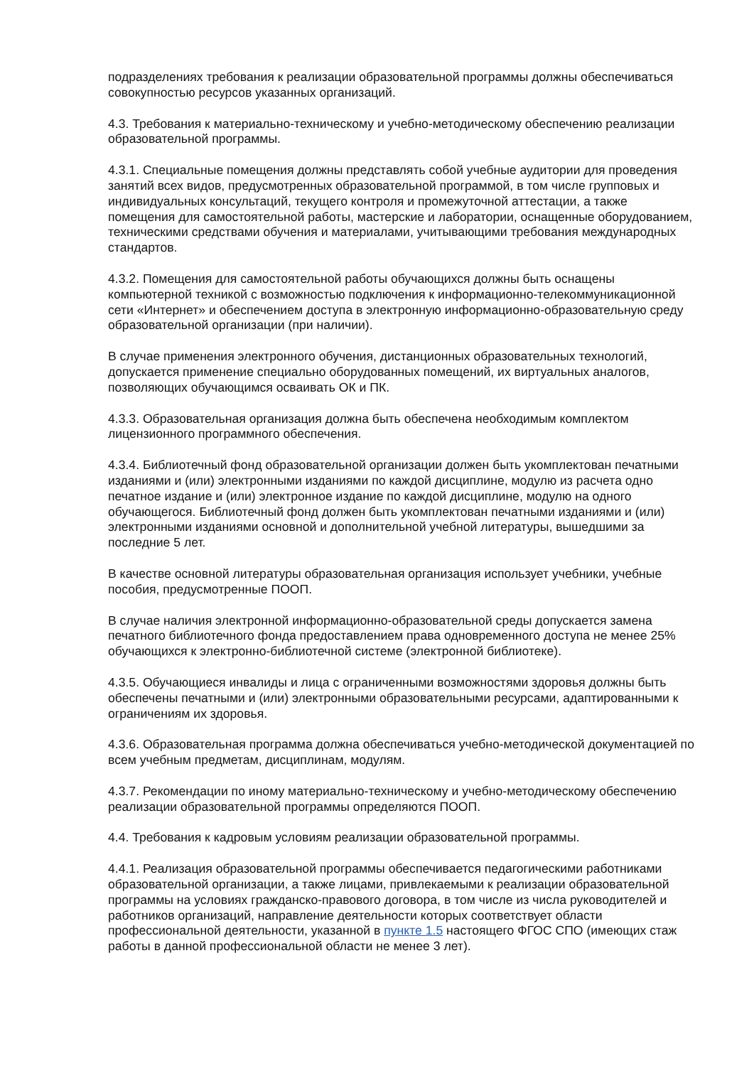подразделениях требования к реализации образовательной программы должны обеспечиваться совокупностью ресурсов указанных организаций.
4.3. Требования к материально-техническому и учебно-методическому обеспечению реализации образовательной программы.
4.3.1. Специальные помещения должны представлять собой учебные аудитории для проведения занятий всех видов, предусмотренных образовательной программой, в том числе групповых и индивидуальных консультаций, текущего контроля и промежуточной аттестации, а также помещения для самостоятельной работы, мастерские и лаборатории, оснащенные оборудованием, техническими средствами обучения и материалами, учитывающими требования международных стандартов.
4.3.2. Помещения для самостоятельной работы обучающихся должны быть оснащены компьютерной техникой с возможностью подключения к информационно-телекоммуникационной сети «Интернет» и обеспечением доступа в электронную информационно-образовательную среду образовательной организации (при наличии).
В случае применения электронного обучения, дистанционных образовательных технологий, допускается применение специально оборудованных помещений, их виртуальных аналогов, позволяющих обучающимся осваивать ОК и ПК.
4.3.3. Образовательная организация должна быть обеспечена необходимым комплектом лицензионного программного обеспечения.
4.3.4. Библиотечный фонд образовательной организации должен быть укомплектован печатными изданиями и (или) электронными изданиями по каждой дисциплине, модулю из расчета одно печатное издание и (или) электронное издание по каждой дисциплине, модулю на одного обучающегося. Библиотечный фонд должен быть укомплектован печатными изданиями и (или) электронными изданиями основной и дополнительной учебной литературы, вышедшими за последние 5 лет.
В качестве основной литературы образовательная организация использует учебники, учебные пособия, предусмотренные ПООП.
В случае наличия электронной информационно-образовательной среды допускается замена печатного библиотечного фонда предоставлением права одновременного доступа не менее 25% обучающихся к электронно-библиотечной системе (электронной библиотеке).
4.3.5. Обучающиеся инвалиды и лица с ограниченными возможностями здоровья должны быть обеспечены печатными и (или) электронными образовательными ресурсами, адаптированными к ограничениям их здоровья.
4.3.6. Образовательная программа должна обеспечиваться учебно-методической документацией по всем учебным предметам, дисциплинам, модулям.
4.3.7. Рекомендации по иному материально-техническому и учебно-методическому обеспечению реализации образовательной программы определяются ПООП.
4.4. Требования к кадровым условиям реализации образовательной программы.
4.4.1. Реализация образовательной программы обеспечивается педагогическими работниками образовательной организации, а также лицами, привлекаемыми к реализации образовательной программы на условиях гражданско-правового договора, в том числе из числа руководителей и работников организаций, направление деятельности которых соответствует области профессиональной деятельности, указанной в пункте 1.5 настоящего ФГОС СПО (имеющих стаж работы в данной профессиональной области не менее 3 лет).